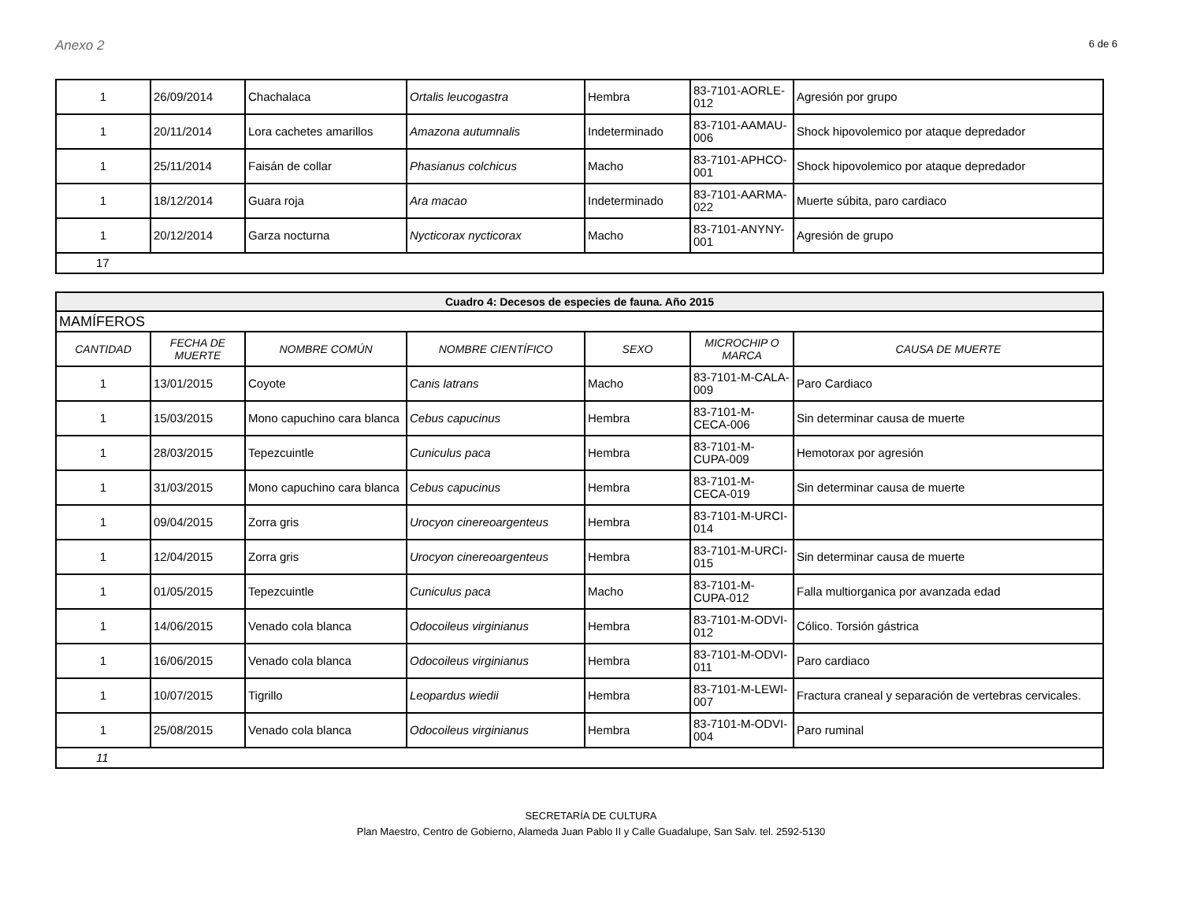Anexo 2 6 de 6
| 1 | 26/09/2014 | Chachalaca | Ortalis leucogastra | Hembra | 83-7101-AORLE-012 | Agresión por grupo |
| 1 | 20/11/2014 | Lora cachetes amarillos | Amazona autumnalis | Indeterminado | 83-7101-AAMAU-006 | Shock hipovolemico por ataque depredador |
| 1 | 25/11/2014 | Faisán de collar | Phasianus colchicus | Macho | 83-7101-APHCO-001 | Shock hipovolemico por ataque depredador |
| 1 | 18/12/2014 | Guara roja | Ara macao | Indeterminado | 83-7101-AARMA-022 | Muerte súbita, paro cardiaco |
| 1 | 20/12/2014 | Garza nocturna | Nycticorax nycticorax | Macho | 83-7101-ANYNY-001 | Agresión de grupo |
| 17 | | | | | | |
| Cuadro 4: Decesos de especies de fauna. Año 2015 | | | | | | |
| MAMÍFEROS | | | | | | |
| CANTIDAD | FECHA DE MUERTE | NOMBRE COMÚN | NOMBRE CIENTÍFICO | SEXO | MICROCHIP O MARCA | CAUSA DE MUERTE |
| 1 | 13/01/2015 | Coyote | Canis latrans | Macho | 83-7101-M-CALA-009 | Paro Cardiaco |
| 1 | 15/03/2015 | Mono capuchino cara blanca | Cebus capucinus | Hembra | 83-7101-M-CECA-006 | Sin determinar causa de muerte |
| 1 | 28/03/2015 | Tepezcuintle | Cuniculus paca | Hembra | 83-7101-M-CUPA-009 | Hemotorax por agresión |
| 1 | 31/03/2015 | Mono capuchino cara blanca | Cebus capucinus | Hembra | 83-7101-M-CECA-019 | Sin determinar causa de muerte |
| 1 | 09/04/2015 | Zorra gris | Urocyon cinereoargenteus | Hembra | 83-7101-M-URCI-014 | |
| 1 | 12/04/2015 | Zorra gris | Urocyon cinereoargenteus | Hembra | 83-7101-M-URCI-015 | Sin determinar causa de muerte |
| 1 | 01/05/2015 | Tepezcuintle | Cuniculus paca | Macho | 83-7101-M-CUPA-012 | Falla multiorganica por avanzada edad |
| 1 | 14/06/2015 | Venado cola blanca | Odocoileus virginianus | Hembra | 83-7101-M-ODVI-012 | Cólico. Torsión gástrica |
| 1 | 16/06/2015 | Venado cola blanca | Odocoileus virginianus | Hembra | 83-7101-M-ODVI-011 | Paro cardiaco |
| 1 | 10/07/2015 | Tigrillo | Leopardus wiedii | Hembra | 83-7101-M-LEWI-007 | Fractura craneal y separación de vertebras cervicales. |
| 1 | 25/08/2015 | Venado cola blanca | Odocoileus virginianus | Hembra | 83-7101-M-ODVI-004 | Paro ruminal |
| 11 | | | | | | |
SECRETARÍA DE CULTURA
Plan Maestro, Centro de Gobierno, Alameda Juan Pablo II y Calle Guadalupe, San Salv. tel. 2592-5130